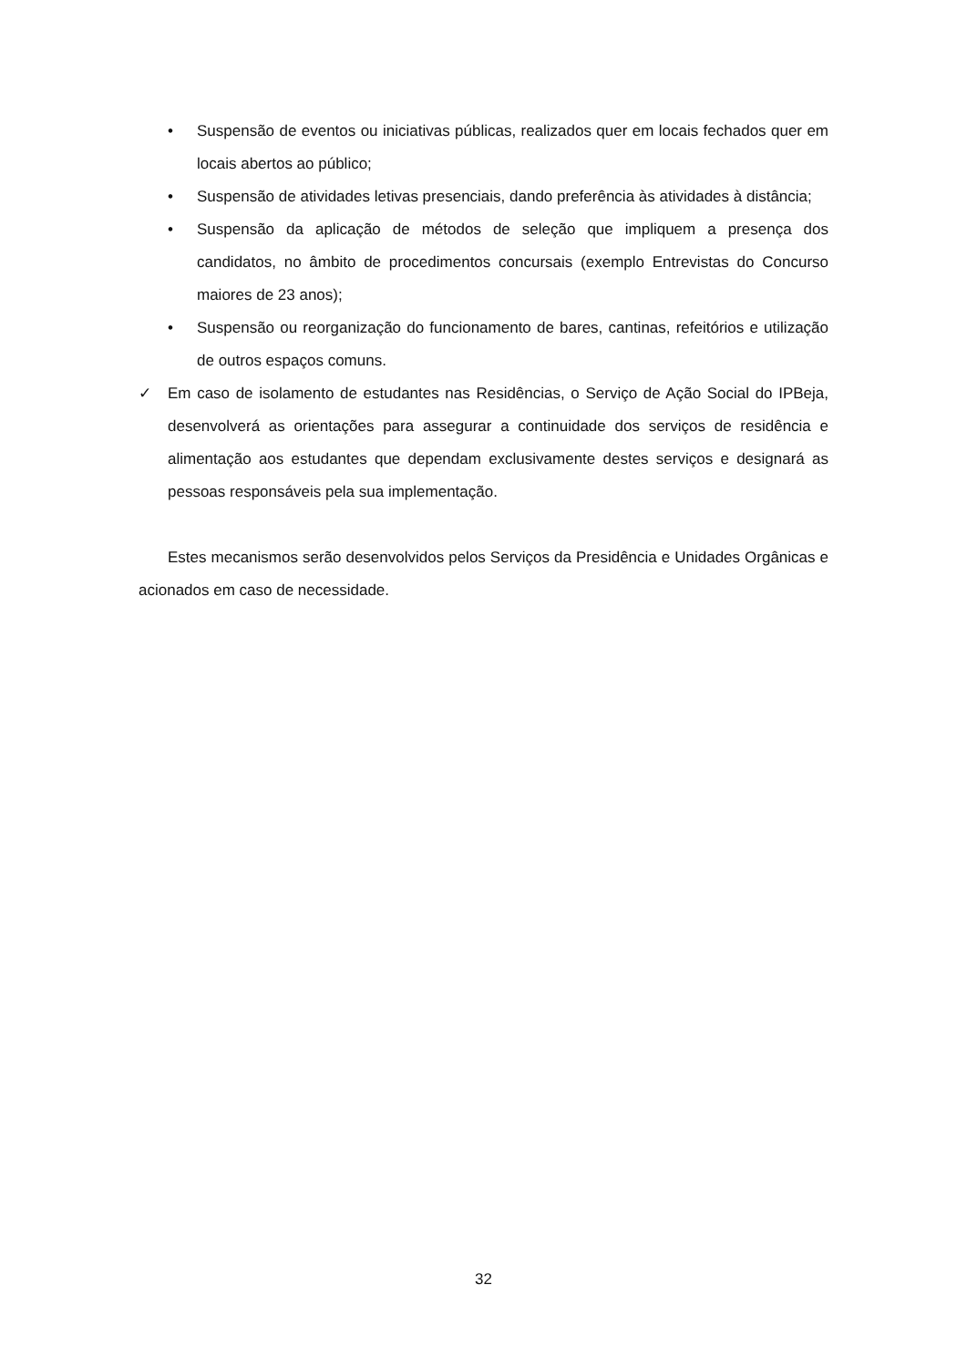• Suspensão de eventos ou iniciativas públicas, realizados quer em locais fechados quer em locais abertos ao público;
• Suspensão de atividades letivas presenciais, dando preferência às atividades à distância;
• Suspensão da aplicação de métodos de seleção que impliquem a presença dos candidatos, no âmbito de procedimentos concursais (exemplo Entrevistas do Concurso maiores de 23 anos);
• Suspensão ou reorganização do funcionamento de bares, cantinas, refeitórios e utilização de outros espaços comuns.
✓ Em caso de isolamento de estudantes nas Residências, o Serviço de Ação Social do IPBeja, desenvolverá as orientações para assegurar a continuidade dos serviços de residência e alimentação aos estudantes que dependam exclusivamente destes serviços e designará as pessoas responsáveis pela sua implementação.
Estes mecanismos serão desenvolvidos pelos Serviços da Presidência e Unidades Orgânicas e acionados em caso de necessidade.
32